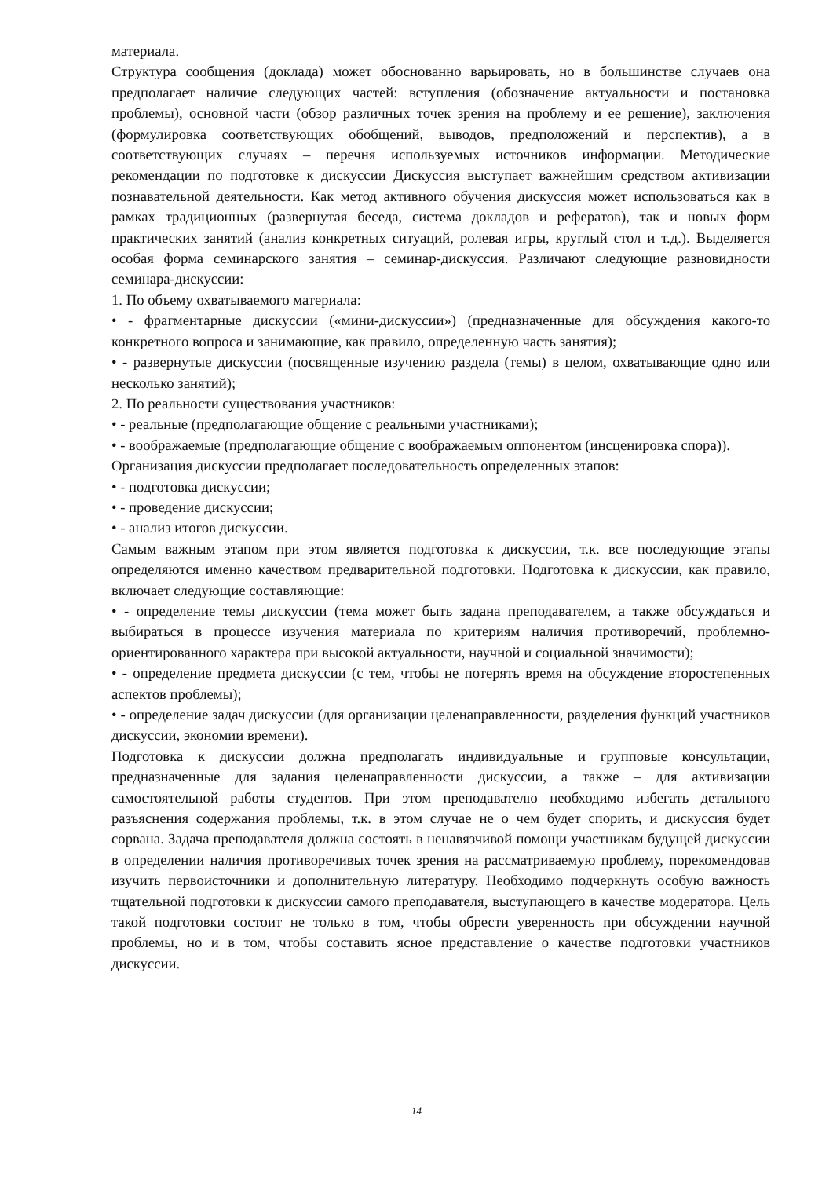материала.
Структура сообщения (доклада) может обоснованно варьировать, но в большинстве случаев она предполагает наличие следующих частей: вступления (обозначение актуальности и постановка проблемы), основной части (обзор различных точек зрения на проблему и ее решение), заключения (формулировка соответствующих обобщений, выводов, предположений и перспектив), а в соответствующих случаях – перечня используемых источников информации. Методические рекомендации по подготовке к дискуссии Дискуссия выступает важнейшим средством активизации познавательной деятельности. Как метод активного обучения дискуссия может использоваться как в рамках традиционных (развернутая беседа, система докладов и рефератов), так и новых форм практических занятий (анализ конкретных ситуаций, ролевая игры, круглый стол и т.д.). Выделяется особая форма семинарского занятия – семинар-дискуссия. Различают следующие разновидности семинара-дискуссии:
1. По объему охватываемого материала:
• - фрагментарные дискуссии («мини-дискуссии») (предназначенные для обсуждения какого-то конкретного вопроса и занимающие, как правило, определенную часть занятия);
• - развернутые дискуссии (посвященные изучению раздела (темы) в целом, охватывающие одно или несколько занятий);
2. По реальности существования участников:
• - реальные (предполагающие общение с реальными участниками);
• - воображаемые (предполагающие общение с воображаемым оппонентом (инсценировка спора)).
Организация дискуссии предполагает последовательность определенных этапов:
• - подготовка дискуссии;
• - проведение дискуссии;
• - анализ итогов дискуссии.
Самым важным этапом при этом является подготовка к дискуссии, т.к. все последующие этапы определяются именно качеством предварительной подготовки. Подготовка к дискуссии, как правило, включает следующие составляющие:
• - определение темы дискуссии (тема может быть задана преподавателем, а также обсуждаться и выбираться в процессе изучения материала по критериям наличия противоречий, проблемно-ориентированного характера при высокой актуальности, научной и социальной значимости);
• - определение предмета дискуссии (с тем, чтобы не потерять время на обсуждение второстепенных аспектов проблемы);
• - определение задач дискуссии (для организации целенаправленности, разделения функций участников дискуссии, экономии времени).
Подготовка к дискуссии должна предполагать индивидуальные и групповые консультации, предназначенные для задания целенаправленности дискуссии, а также – для активизации самостоятельной работы студентов. При этом преподавателю необходимо избегать детального разъяснения содержания проблемы, т.к. в этом случае не о чем будет спорить, и дискуссия будет сорвана. Задача преподавателя должна состоять в ненавязчивой помощи участникам будущей дискуссии в определении наличия противоречивых точек зрения на рассматриваемую проблему, порекомендовав изучить первоисточники и дополнительную литературу. Необходимо подчеркнуть особую важность тщательной подготовки к дискуссии самого преподавателя, выступающего в качестве модератора. Цель такой подготовки состоит не только в том, чтобы обрести уверенность при обсуждении научной проблемы, но и в том, чтобы составить ясное представление о качестве подготовки участников дискуссии.
14